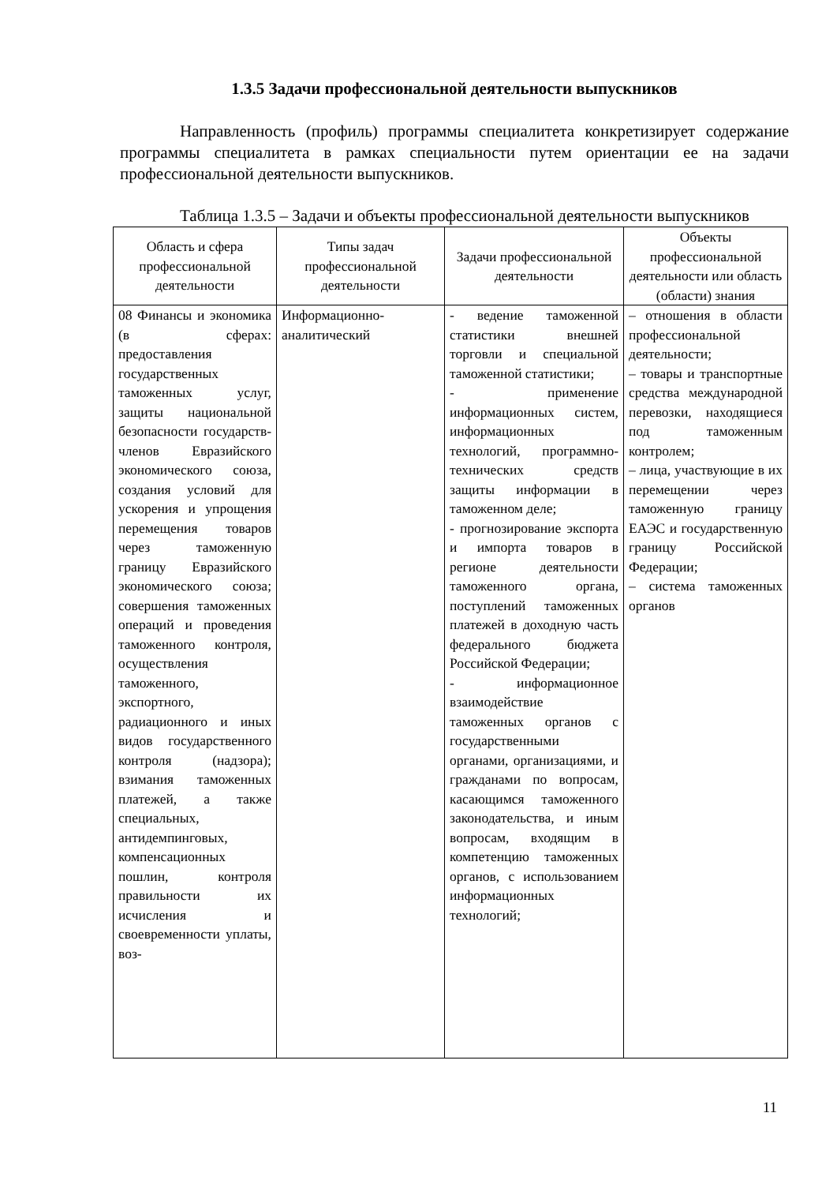1.3.5 Задачи профессиональной деятельности выпускников
Направленность (профиль) программы специалитета конкретизирует содержание программы специалитета в рамках специальности путем ориентации ее на задачи профессиональной деятельности выпускников.
Таблица 1.3.5 – Задачи и объекты профессиональной деятельности выпускников
| Область и сфера профессиональной деятельности | Типы задач профессиональной деятельности | Задачи профессиональной деятельности | Объекты профессиональной деятельности или область (области) знания |
| --- | --- | --- | --- |
| 08 Финансы и экономика (в сферах: предоставления государственных таможенных услуг, защиты национальной безопасности государств-членов Евразийского экономического союза, создания условий для ускорения и упрощения перемещения товаров через таможенную границу Евразийского экономического союза; совершения таможенных операций и проведения таможенного контроля, осуществления таможенного, экспортного, радиационного и иных видов государственного контроля (надзора); взимания таможенных платежей, а также специальных, антидемпинговых, компенсационных пошлин, контроля правильности их исчисления и своевременности уплаты, воз- | Информационно-аналитический | - ведение таможенной статистики внешней торговли и специальной таможенной статистики; - применение информационных систем, информационных технологий, программно-технических средств защиты информации в таможенном деле; - прогнозирование экспорта и импорта товаров в регионе деятельности таможенного органа, поступлений таможенных платежей в доходную часть федерального бюджета Российской Федерации; - информационное взаимодействие таможенных органов с государственными органами, организациями, и гражданами по вопросам, касающимся таможенного законодательства, и иным вопросам, входящим в компетенцию таможенных органов, с использованием информационных технологий; | – отношения в области профессиональной деятельности; – товары и транспортные средства международной перевозки, находящиеся под таможенным контролем; – лица, участвующие в их перемещении через таможенную границу ЕАЭС и государственную границу Российской Федерации; – система таможенных органов |
11